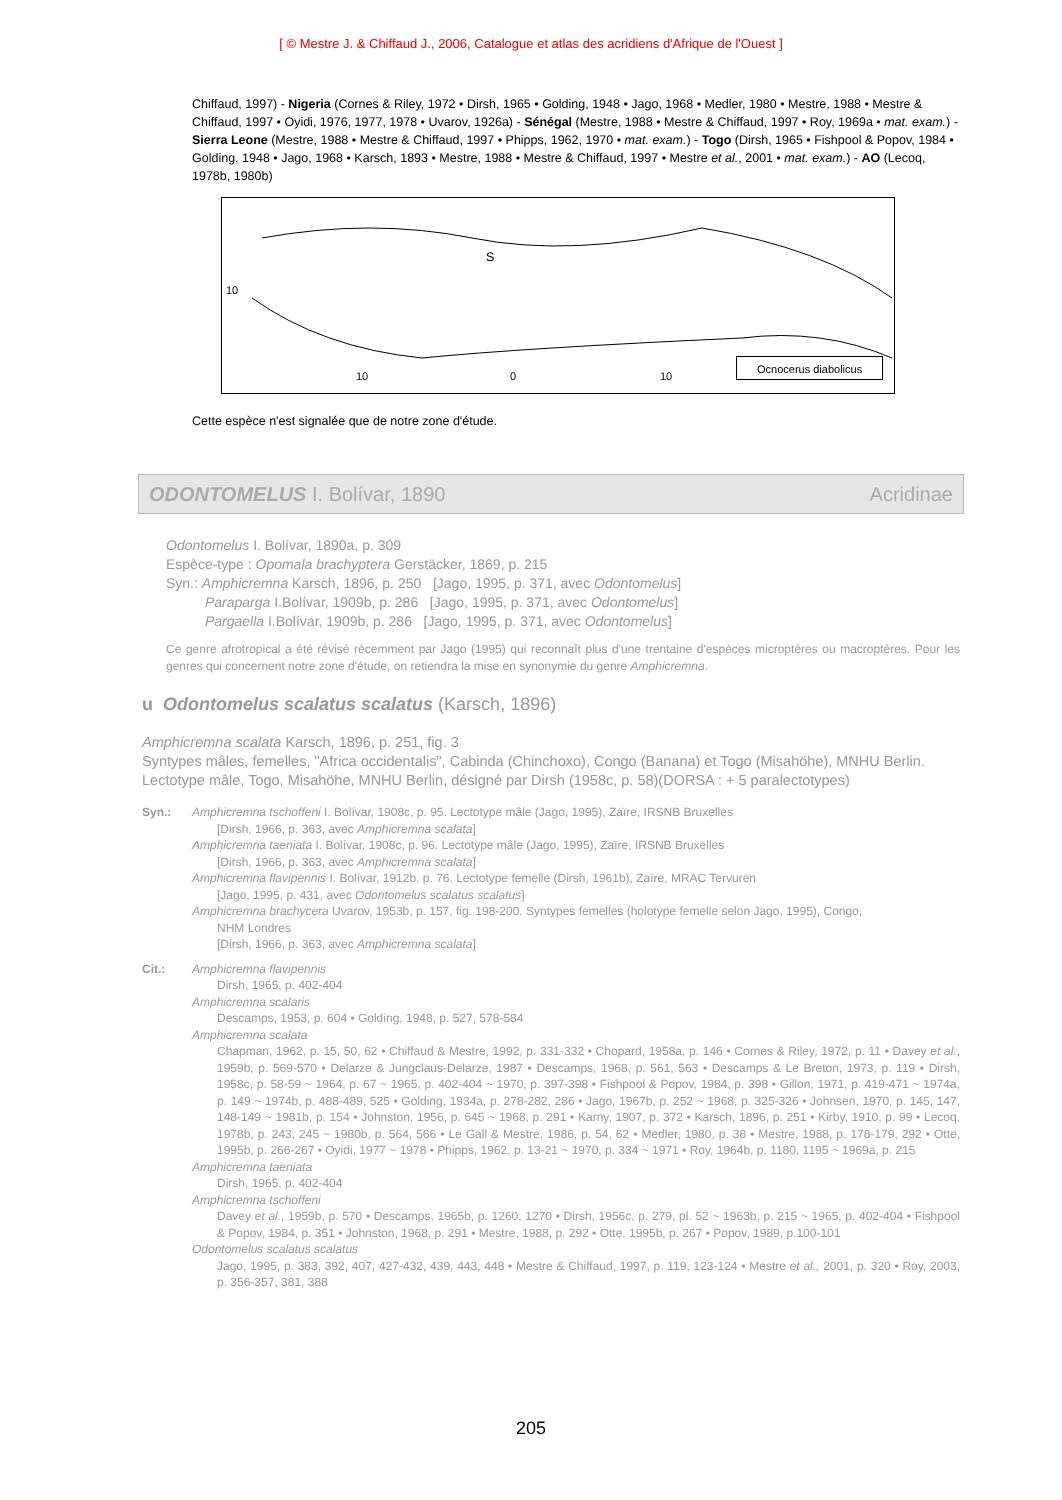[ © Mestre J. & Chiffaud J., 2006, Catalogue et atlas des acridiens d'Afrique de l'Ouest ]
Chiffaud, 1997) - Nigeria (Cornes & Riley, 1972 • Dirsh, 1965 • Golding, 1948 • Jago, 1968 • Medler, 1980 • Mestre, 1988 • Mestre & Chiffaud, 1997 • Oyidi, 1976, 1977, 1978 • Uvarov, 1926a) - Sénégal (Mestre, 1988 • Mestre & Chiffaud, 1997 • Roy, 1969a • mat. exam.) - Sierra Leone (Mestre, 1988 • Mestre & Chiffaud, 1997 • Phipps, 1962, 1970 • mat. exam.) - Togo (Dirsh, 1965 • Fishpool & Popov, 1984 • Golding, 1948 • Jago, 1968 • Karsch, 1893 • Mestre, 1988 • Mestre & Chiffaud, 1997 • Mestre et al., 2001 • mat. exam.) - AO (Lecoq, 1978b, 1980b)
10
S
10 0 10
Ocnocerus diabolicus
Cette espèce n'est signalée que de notre zone d'étude.
ODONTOMELUS I. Bolívar, 1890 Acridinae
Odontomelus I. Bolívar, 1890a, p. 309
Espèce-type : Opomala brachyptera Gerstäcker, 1869, p. 215
Syn.: Amphicremna Karsch, 1896, p. 250 [Jago, 1995, p. 371, avec Odontomelus]
Paraparga I.Bolívar, 1909b, p. 286 [Jago, 1995, p. 371, avec Odontomelus]
Pargaella I.Bolívar, 1909b, p. 286 [Jago, 1995, p. 371, avec Odontomelus]
Ce genre afrotropical a été révisé récemment par Jago (1995) qui reconnaît plus d'une trentaine d'espèces microptères ou macroptères. Pour les genres qui concernent notre zone d'étude, on retiendra la mise en synonymie du genre Amphicremna.
u Odontomelus scalatus scalatus (Karsch, 1896)
Amphicremna scalata Karsch, 1896, p. 251, fig. 3
Syntypes mâles, femelles, "Africa occidentalis", Cabinda (Chinchoxo), Congo (Banana) et Togo (Misahöhe), MNHU Berlin. Lectotype mâle, Togo, Misahöhe, MNHU Berlin, désigné par Dirsh (1958c, p. 58)(DORSA : + 5 paralectotypes)
Syn.: Amphicremna tschoffeni I. Bolívar, 1908c, p. 95. Lectotype mâle (Jago, 1995), Zaïre, IRSNB Bruxelles
[Dirsh, 1966, p. 363, avec Amphicremna scalata]
Amphicremna taeniata I. Bolívar, 1908c, p. 96. Lectotype mâle (Jago, 1995), Zaïre, IRSNB Bruxelles
[Dirsh, 1966, p. 363, avec Amphicremna scalata]
Amphicremna flavipennis I. Bolívar, 1912b, p. 76. Lectotype femelle (Dirsh, 1961b), Zaïre, MRAC Tervuren
[Jago, 1995, p. 431, avec Odontomelus scalatus scalatus]
Amphicremna brachycera Uvarov, 1953b, p. 157, fig. 198-200. Syntypes femelles (holotype femelle selon Jago, 1995), Congo,
NHM Londres
[Dirsh, 1966, p. 363, avec Amphicremna scalata]
Cit.: Amphicremna flavipennis
Dirsh, 1965, p. 402-404
Amphicremna scalaris
Descamps, 1953, p. 604 • Golding, 1948, p. 527, 578-584
Amphicremna scalata
Chapman, 1962, p. 15, 50, 62 • Chiffaud & Mestre, 1992, p. 331-332 • Chopard, 1958a, p. 146 • Cornes & Riley, 1972, p. 11 • Davey et al., 1959b, p. 569-570 • Delarze & Jungclaus-Delarze, 1987 • Descamps, 1968, p. 561, 563 • Descamps & Le Breton, 1973, p. 119 • Dirsh, 1958c, p. 58-59 ~ 1964, p. 67 ~ 1965, p. 402-404 ~ 1970, p. 397-398 • Fishpool & Popov, 1984, p. 398 • Gillon, 1971, p. 419-471 ~ 1974a, p. 149 ~ 1974b, p. 488-489, 525 • Golding, 1934a, p. 278-282, 286 • Jago, 1967b, p. 252 ~ 1968, p. 325-326 • Johnsen, 1970, p. 145, 147, 148-149 ~ 1981b, p. 154 • Johnston, 1956, p. 645 ~ 1968, p. 291 • Karny, 1907, p. 372 • Karsch, 1896, p. 251 • Kirby, 1910, p. 99 • Lecoq, 1978b, p. 243, 245 ~ 1980b, p. 564, 566 • Le Gall & Mestre, 1986, p. 54, 62 • Medler, 1980, p. 38 • Mestre, 1988, p. 178-179, 292 • Otte, 1995b, p. 266-267 • Oyidi, 1977 ~ 1978 • Phipps, 1962, p. 13-21 ~ 1970, p. 334 ~ 1971 • Roy, 1964b, p. 1180, 1195 ~ 1969a, p. 215
Amphicremna taeniata
Dirsh, 1965, p. 402-404
Amphicremna tschoffeni
Davey et al., 1959b, p. 570 • Descamps, 1965b, p. 1260, 1270 • Dirsh, 1956c, p. 279, pl. 52 ~ 1963b, p. 215 ~ 1965, p. 402-404 • Fishpool & Popov, 1984, p. 351 • Johnston, 1968, p. 291 • Mestre, 1988, p. 292 • Otte, 1995b, p. 267 • Popov, 1989, p.100-101
Odontomelus scalatus scalatus
Jago, 1995, p. 383, 392, 407, 427-432, 439, 443, 448 • Mestre & Chiffaud, 1997, p. 119, 123-124 • Mestre et al., 2001, p. 320 • Roy, 2003, p. 356-357, 381, 388
205